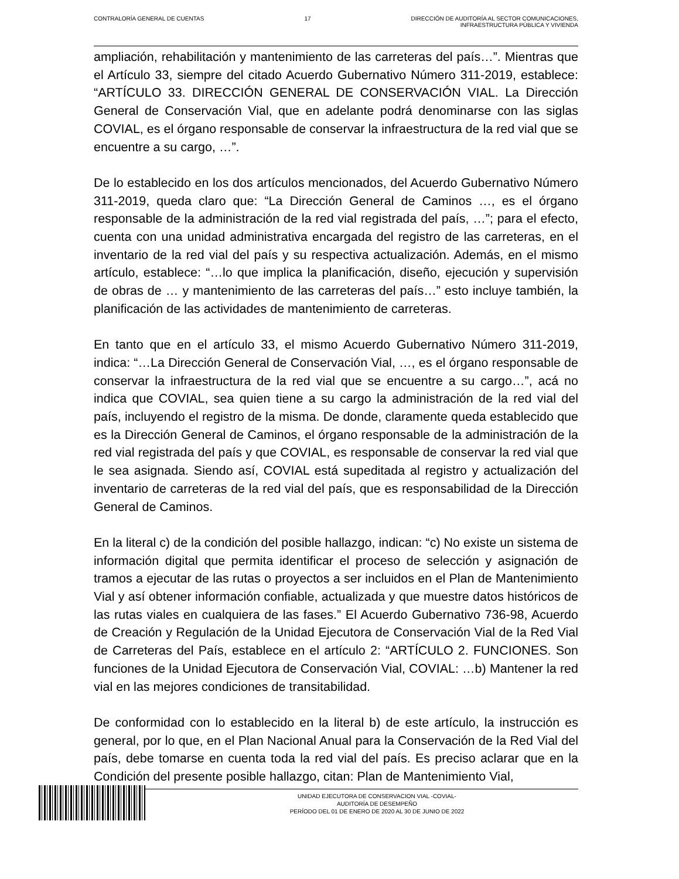CONTRALORÍA GENERAL DE CUENTAS 17 DIRECCIÓN DE AUDITORÍA AL SECTOR COMUNICACIONES,
INFRAESTRUCTURA PÚBLICA Y VIVIENDA
ampliación, rehabilitación y mantenimiento de las carreteras del país…”. Mientras que el Artículo 33, siempre del citado Acuerdo Gubernativo Número 311-2019, establece: “ARTÍCULO 33. DIRECCIÓN GENERAL DE CONSERVACIÓN VIAL. La Dirección General de Conservación Vial, que en adelante podrá denominarse con las siglas COVIAL, es el órgano responsable de conservar la infraestructura de la red vial que se encuentre a su cargo, …”.
De lo establecido en los dos artículos mencionados, del Acuerdo Gubernativo Número 311-2019, queda claro que: “La Dirección General de Caminos …, es el órgano responsable de la administración de la red vial registrada del país, …”; para el efecto, cuenta con una unidad administrativa encargada del registro de las carreteras, en el inventario de la red vial del país y su respectiva actualización. Además, en el mismo artículo, establece: “…lo que implica la planificación, diseño, ejecución y supervisión de obras de … y mantenimiento de las carreteras del país…” esto incluye también, la planificación de las actividades de mantenimiento de carreteras.
En tanto que en el artículo 33, el mismo Acuerdo Gubernativo Número 311-2019, indica: “…La Dirección General de Conservación Vial, …, es el órgano responsable de conservar la infraestructura de la red vial que se encuentre a su cargo…”, acá no indica que COVIAL, sea quien tiene a su cargo la administración de la red vial del país, incluyendo el registro de la misma. De donde, claramente queda establecido que es la Dirección General de Caminos, el órgano responsable de la administración de la red vial registrada del país y que COVIAL, es responsable de conservar la red vial que le sea asignada. Siendo así, COVIAL está supeditada al registro y actualización del inventario de carreteras de la red vial del país, que es responsabilidad de la Dirección General de Caminos.
En la literal c) de la condición del posible hallazgo, indican: “c) No existe un sistema de información digital que permita identificar el proceso de selección y asignación de tramos a ejecutar de las rutas o proyectos a ser incluidos en el Plan de Mantenimiento Vial y así obtener información confiable, actualizada y que muestre datos históricos de las rutas viales en cualquiera de las fases.” El Acuerdo Gubernativo 736-98, Acuerdo de Creación y Regulación de la Unidad Ejecutora de Conservación Vial de la Red Vial de Carreteras del País, establece en el artículo 2: “ARTÍCULO 2. FUNCIONES. Son funciones de la Unidad Ejecutora de Conservación Vial, COVIAL: …b) Mantener la red vial en las mejores condiciones de transitabilidad.
De conformidad con lo establecido en la literal b) de este artículo, la instrucción es general, por lo que, en el Plan Nacional Anual para la Conservación de la Red Vial del país, debe tomarse en cuenta toda la red vial del país. Es preciso aclarar que en la Condición del presente posible hallazgo, citan: Plan de Mantenimiento Vial,
UNIDAD EJECUTORA DE CONSERVACION VIAL -COVIAL-
AUDITORÍA DE DESEMPEÑO
PERÍODO DEL 01 DE ENERO DE 2020 AL 30 DE JUNIO DE 2022